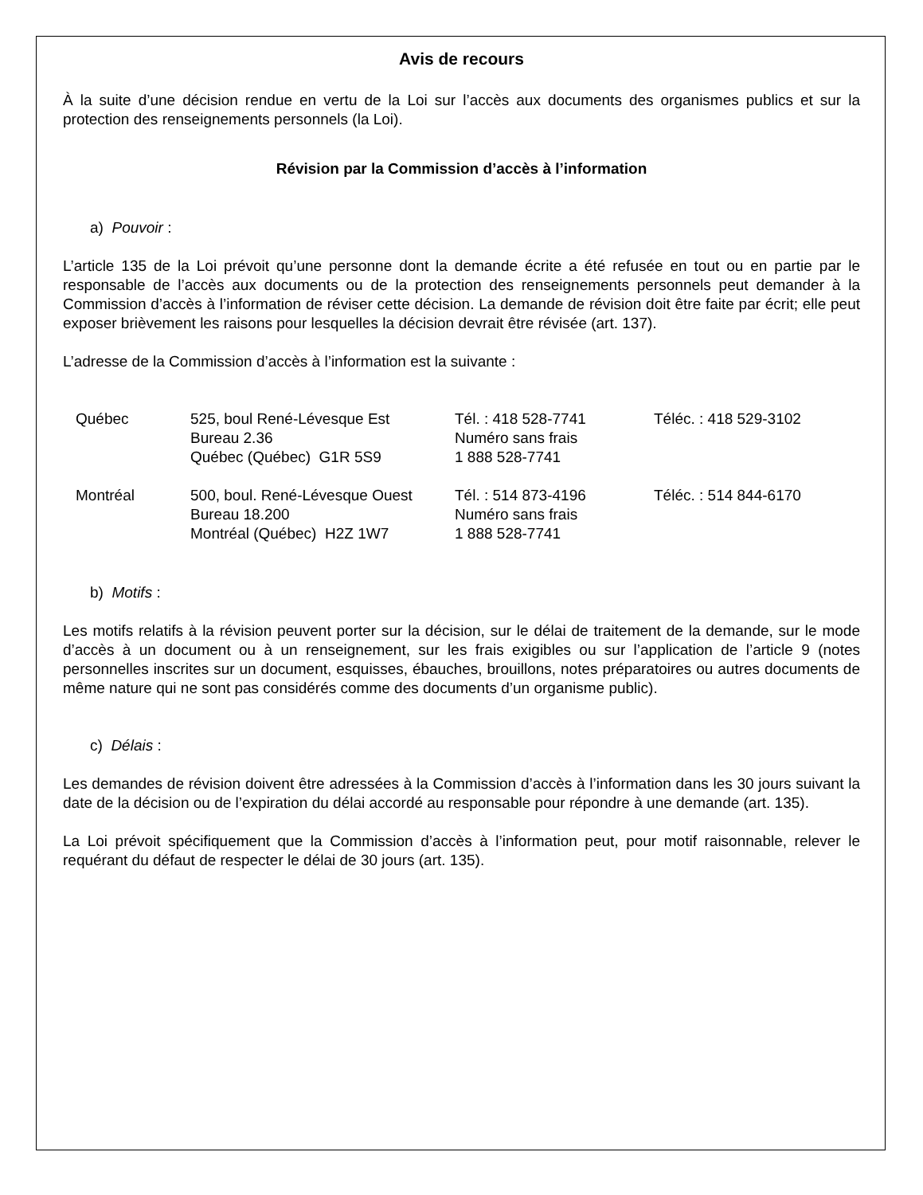Avis de recours
À la suite d’une décision rendue en vertu de la Loi sur l’accès aux documents des organismes publics et sur la protection des renseignements personnels (la Loi).
Révision par la Commission d’accès à l’information
a) Pouvoir :
L’article 135 de la Loi prévoit qu’une personne dont la demande écrite a été refusée en tout ou en partie par le responsable de l’accès aux documents ou de la protection des renseignements personnels peut demander à la Commission d’accès à l’information de réviser cette décision. La demande de révision doit être faite par écrit; elle peut exposer brièvement les raisons pour lesquelles la décision devrait être révisée (art. 137).
L’adresse de la Commission d’accès à l’information est la suivante :
| Québec | 525, boul René-Lévesque Est Bureau 2.36 Québec (Québec) G1R 5S9 | Tél. : 418 528-7741 Numéro sans frais 1 888 528-7741 | Téléc. : 418 529-3102 |
| Montréal | 500, boul. René-Lévesque Ouest Bureau 18.200 Montréal (Québec) H2Z 1W7 | Tél. : 514 873-4196 Numéro sans frais 1 888 528-7741 | Téléc. : 514 844-6170 |
b) Motifs :
Les motifs relatifs à la révision peuvent porter sur la décision, sur le délai de traitement de la demande, sur le mode d’accès à un document ou à un renseignement, sur les frais exigibles ou sur l’application de l’article 9 (notes personnelles inscrites sur un document, esquisses, ébauches, brouillons, notes préparatoires ou autres documents de même nature qui ne sont pas considérés comme des documents d’un organisme public).
c) Délais :
Les demandes de révision doivent être adressées à la Commission d’accès à l’information dans les 30 jours suivant la date de la décision ou de l’expiration du délai accordé au responsable pour répondre à une demande (art. 135).
La Loi prévoit spécifiquement que la Commission d’accès à l’information peut, pour motif raisonnable, relever le requérant du défaut de respecter le délai de 30 jours (art. 135).